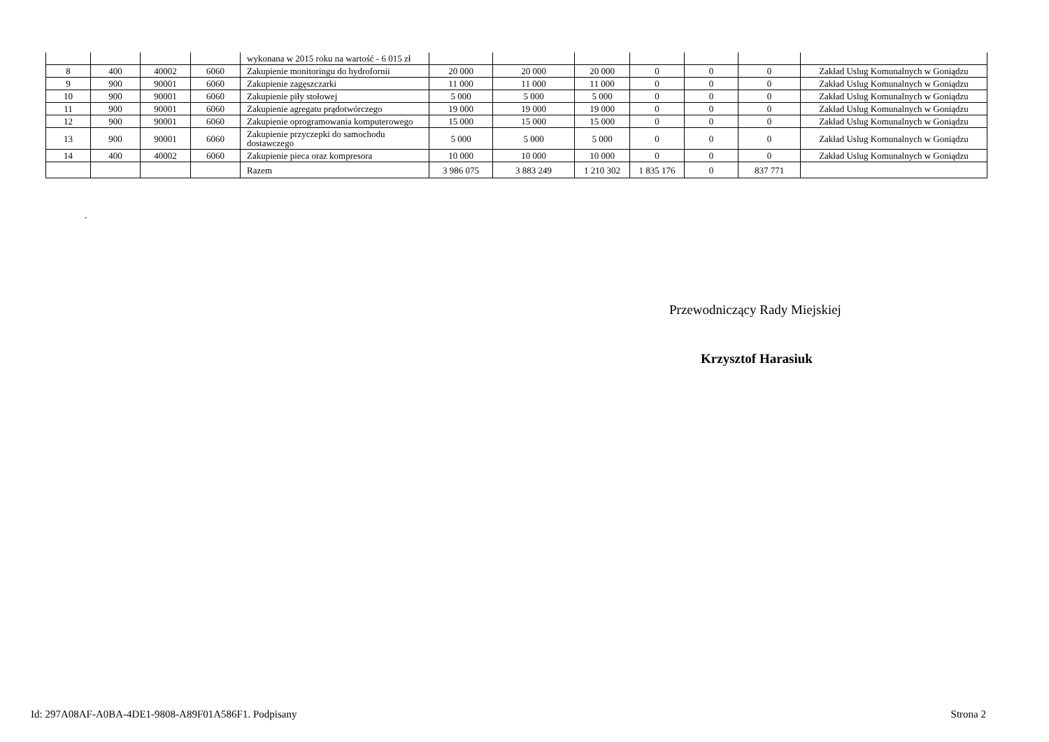| | | | | wykonana w 2015 roku na wartość - 6 015 zł | | | | | | | |
| 8 | 400 | 40002 | 6060 | Zakupienie monitoringu do hydrofornii | 20 000 | 20 000 | 20 000 | 0 | 0 | 0 | Zakład Uslug Komunalnych w Goniądzu |
| 9 | 900 | 90001 | 6060 | Zakupienie zagęszczarki | 11 000 | 11 000 | 11 000 | 0 | 0 | 0 | Zakład Uslug Komunalnych w Goniądzu |
| 10 | 900 | 90001 | 6060 | Zakupienie piły stołowej | 5 000 | 5 000 | 5 000 | 0 | 0 | 0 | Zakład Uslug Komunalnych w Goniądzu |
| 11 | 900 | 90001 | 6060 | Zakupienie agregatu prądotwórczego | 19 000 | 19 000 | 19 000 | 0 | 0 | 0 | Zakład Uslug Komunalnych w Goniądzu |
| 12 | 900 | 90001 | 6060 | Zakupienie oprogramowania komputerowego | 15 000 | 15 000 | 15 000 | 0 | 0 | 0 | Zakład Uslug Komunalnych w Goniądzu |
| 13 | 900 | 90001 | 6060 | Zakupienie przyczepki do samochodu dostawczego | 5 000 | 5 000 | 5 000 | 0 | 0 | 0 | Zakład Uslug Komunalnych w Goniądzu |
| 14 | 400 | 40002 | 6060 | Zakupienie pieca oraz kompresora | 10 000 | 10 000 | 10 000 | 0 | 0 | 0 | Zakład Uslug Komunalnych w Goniądzu |
| | | | | Razem | 3 986 075 | 3 883 249 | 1 210 302 | 1 835 176 | 0 | 837 771 | |
.
Przewodniczący Rady Miejskiej
Krzysztof Harasiuk
Id: 297A08AF-A0BA-4DE1-9808-A89F01A586F1. Podpisany Strona 2